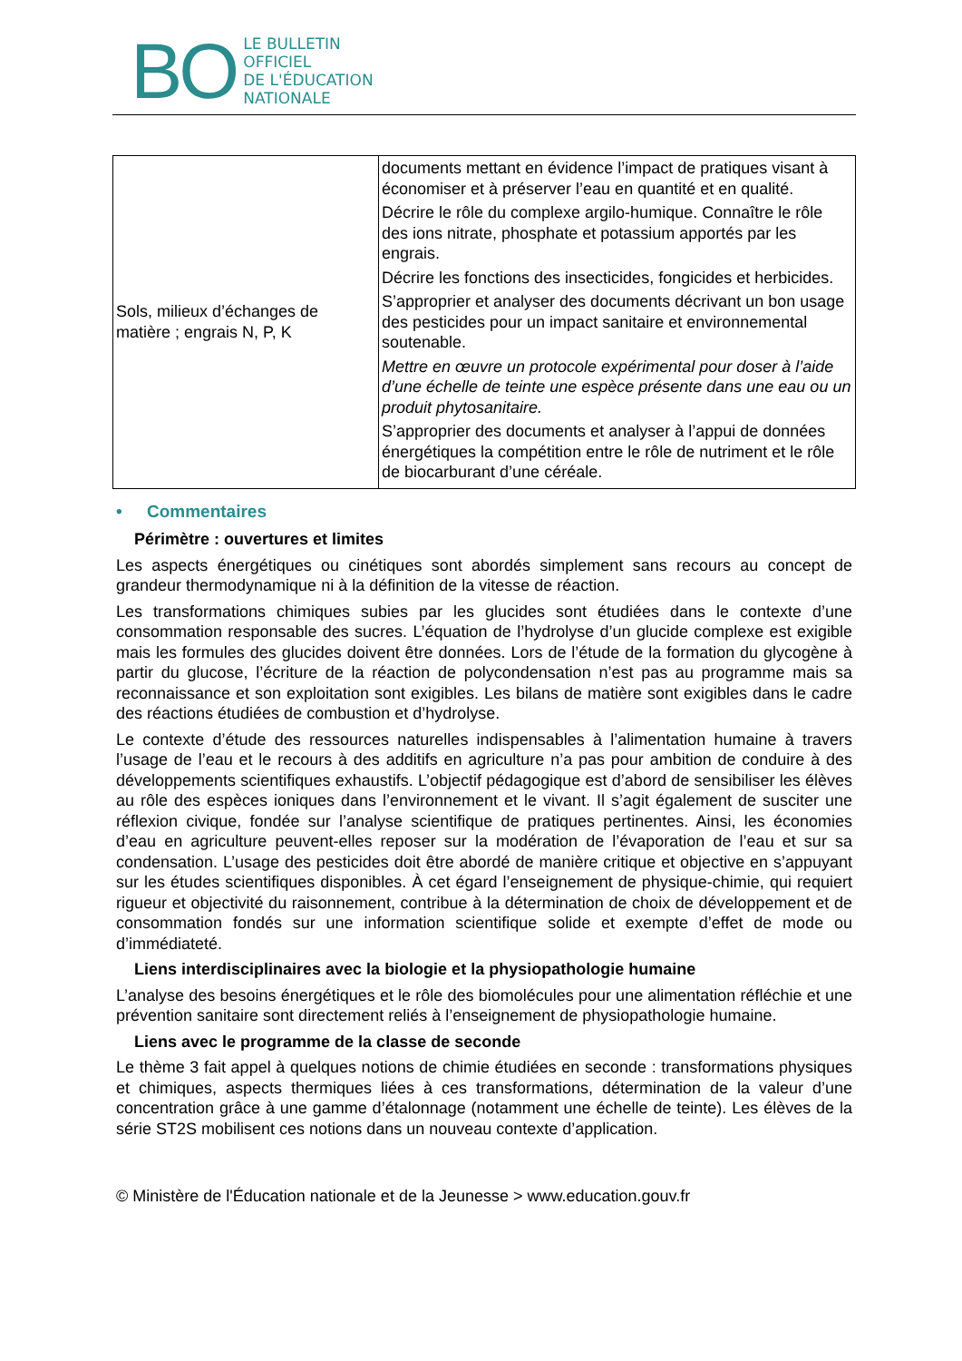BO
LE BULLETIN
OFFICIEL
DE L'ÉDUCATION
NATIONALE
| Sols, milieux d’échanges de matière ; engrais N, P, K | documents mettant en évidence l’impact de pratiques visant à économiser et à préserver l’eau en quantité et en qualité. Décrire le rôle du complexe argilo-humique. Connaître le rôle des ions nitrate, phosphate et potassium apportés par les engrais. Décrire les fonctions des insecticides, fongicides et herbicides. S’approprier et analyser des documents décrivant un bon usage des pesticides pour un impact sanitaire et environnemental soutenable. Mettre en œuvre un protocole expérimental pour doser à l’aide d’une échelle de teinte une espèce présente dans une eau ou un produit phytosanitaire. S’approprier des documents et analyser à l’appui de données énergétiques la compétition entre le rôle de nutriment et le rôle de biocarburant d’une céréale. |
• Commentaires
Périmètre : ouvertures et limites
Les aspects énergétiques ou cinétiques sont abordés simplement sans recours au concept de grandeur thermodynamique ni à la définition de la vitesse de réaction.
Les transformations chimiques subies par les glucides sont étudiées dans le contexte d’une consommation responsable des sucres. L’équation de l’hydrolyse d’un glucide complexe est exigible mais les formules des glucides doivent être données. Lors de l’étude de la formation du glycogène à partir du glucose, l’écriture de la réaction de polycondensation n’est pas au programme mais sa reconnaissance et son exploitation sont exigibles. Les bilans de matière sont exigibles dans le cadre des réactions étudiées de combustion et d’hydrolyse.
Le contexte d’étude des ressources naturelles indispensables à l’alimentation humaine à travers l’usage de l’eau et le recours à des additifs en agriculture n’a pas pour ambition de conduire à des développements scientifiques exhaustifs. L’objectif pédagogique est d’abord de sensibiliser les élèves au rôle des espèces ioniques dans l’environnement et le vivant. Il s’agit également de susciter une réflexion civique, fondée sur l’analyse scientifique de pratiques pertinentes. Ainsi, les économies d’eau en agriculture peuvent-elles reposer sur la modération de l’évaporation de l’eau et sur sa condensation. L’usage des pesticides doit être abordé de manière critique et objective en s’appuyant sur les études scientifiques disponibles. À cet égard l’enseignement de physique-chimie, qui requiert rigueur et objectivité du raisonnement, contribue à la détermination de choix de développement et de consommation fondés sur une information scientifique solide et exempte d’effet de mode ou d’immédiateté.
Liens interdisciplinaires avec la biologie et la physiopathologie humaine
L’analyse des besoins énergétiques et le rôle des biomolécules pour une alimentation réfléchie et une prévention sanitaire sont directement reliés à l’enseignement de physiopathologie humaine.
Liens avec le programme de la classe de seconde
Le thème 3 fait appel à quelques notions de chimie étudiées en seconde : transformations physiques et chimiques, aspects thermiques liées à ces transformations, détermination de la valeur d’une concentration grâce à une gamme d’étalonnage (notamment une échelle de teinte). Les élèves de la série ST2S mobilisent ces notions dans un nouveau contexte d’application.
© Ministère de l'Éducation nationale et de la Jeunesse > www.education.gouv.fr